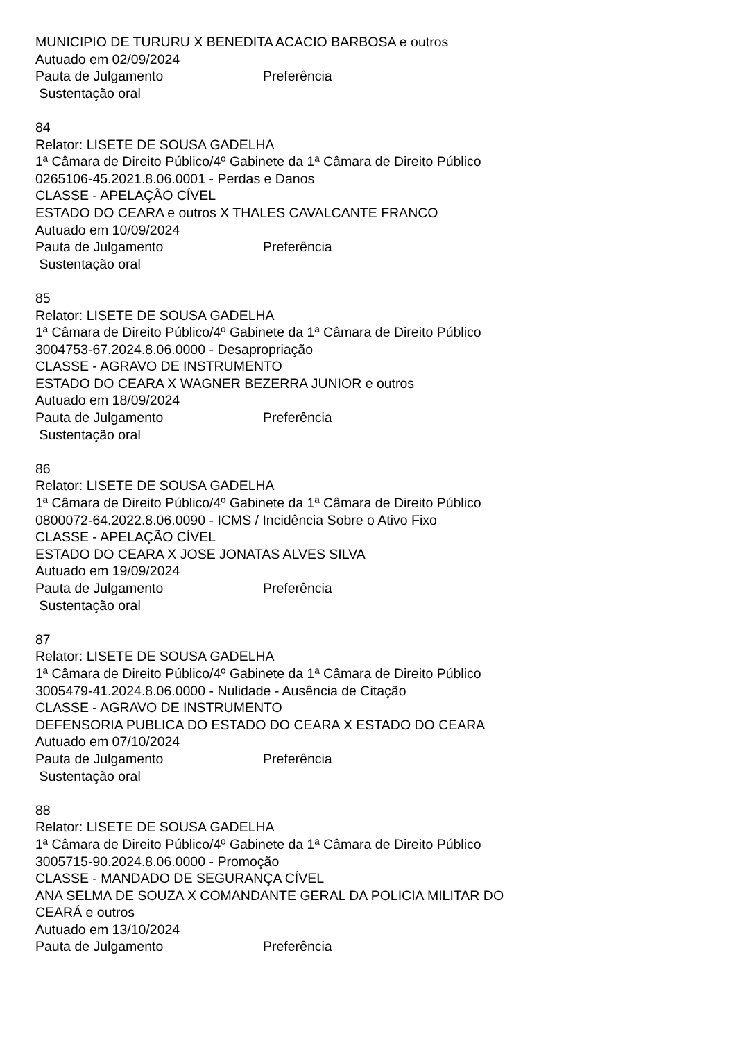MUNICIPIO DE TURURU X BENEDITA ACACIO BARBOSA e outros
Autuado em 02/09/2024
Pauta de Julgamento Preferência
Sustentação oral
84
Relator: LISETE DE SOUSA GADELHA
1ª Câmara de Direito Público/4º Gabinete da 1ª Câmara de Direito Público
0265106-45.2021.8.06.0001 - Perdas e Danos
CLASSE - APELAÇÃO CÍVEL
ESTADO DO CEARA e outros X THALES CAVALCANTE FRANCO
Autuado em 10/09/2024
Pauta de Julgamento Preferência
Sustentação oral
85
Relator: LISETE DE SOUSA GADELHA
1ª Câmara de Direito Público/4º Gabinete da 1ª Câmara de Direito Público
3004753-67.2024.8.06.0000 - Desapropriação
CLASSE - AGRAVO DE INSTRUMENTO
ESTADO DO CEARA X WAGNER BEZERRA JUNIOR e outros
Autuado em 18/09/2024
Pauta de Julgamento Preferência
Sustentação oral
86
Relator: LISETE DE SOUSA GADELHA
1ª Câmara de Direito Público/4º Gabinete da 1ª Câmara de Direito Público
0800072-64.2022.8.06.0090 - ICMS / Incidência Sobre o Ativo Fixo
CLASSE - APELAÇÃO CÍVEL
ESTADO DO CEARA X JOSE JONATAS ALVES SILVA
Autuado em 19/09/2024
Pauta de Julgamento Preferência
Sustentação oral
87
Relator: LISETE DE SOUSA GADELHA
1ª Câmara de Direito Público/4º Gabinete da 1ª Câmara de Direito Público
3005479-41.2024.8.06.0000 - Nulidade - Ausência de Citação
CLASSE - AGRAVO DE INSTRUMENTO
DEFENSORIA PUBLICA DO ESTADO DO CEARA X ESTADO DO CEARA
Autuado em 07/10/2024
Pauta de Julgamento Preferência
Sustentação oral
88
Relator: LISETE DE SOUSA GADELHA
1ª Câmara de Direito Público/4º Gabinete da 1ª Câmara de Direito Público
3005715-90.2024.8.06.0000 - Promoção
CLASSE - MANDADO DE SEGURANÇA CÍVEL
ANA SELMA DE SOUZA X COMANDANTE GERAL DA POLICIA MILITAR DO
CEARÁ e outros
Autuado em 13/10/2024
Pauta de Julgamento Preferência